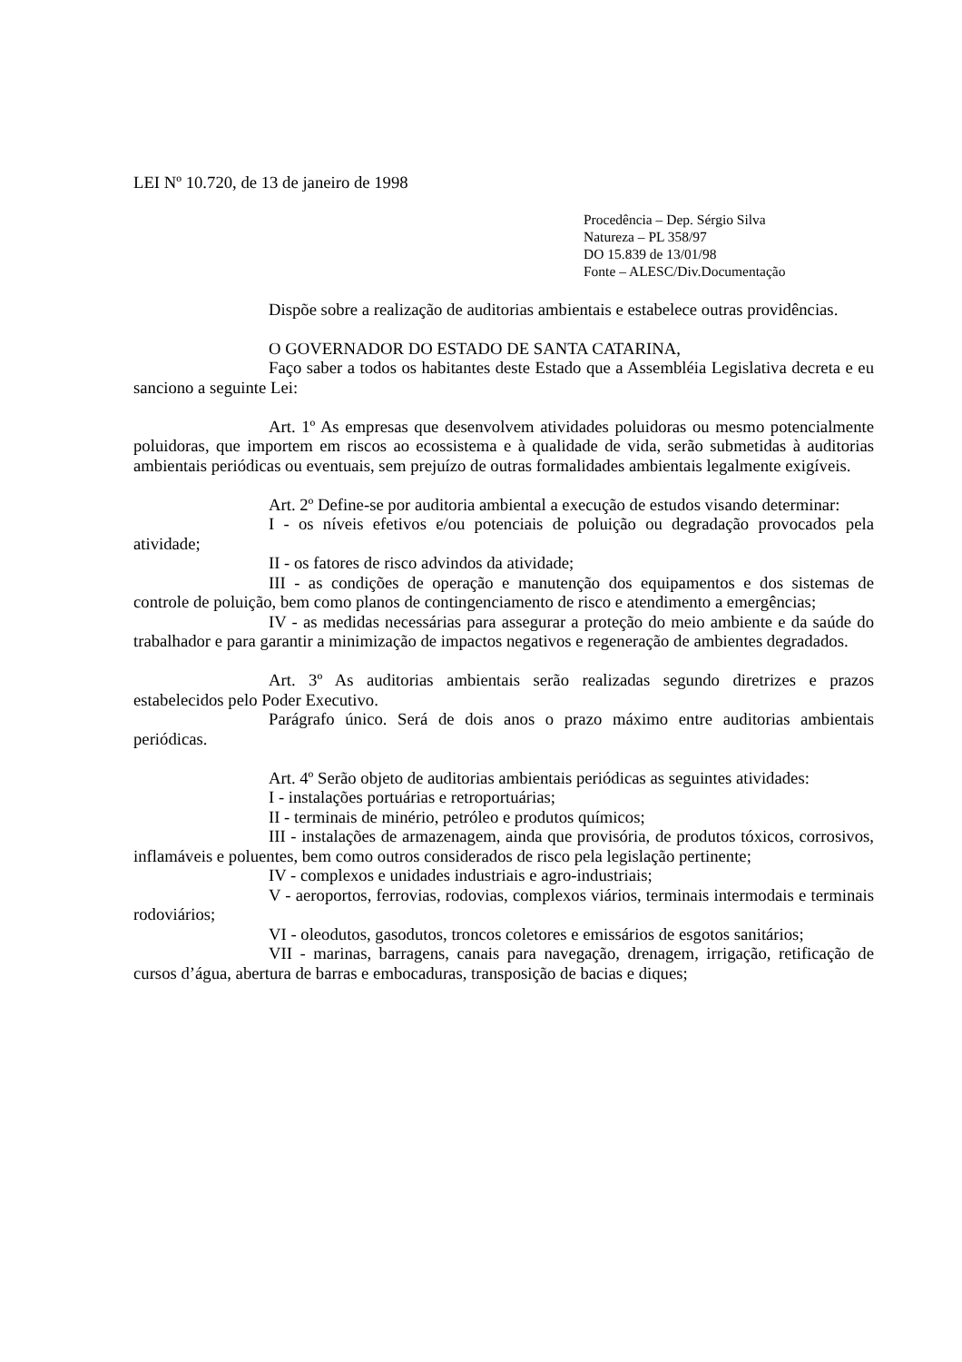LEI Nº 10.720, de 13 de janeiro de 1998
Procedência – Dep. Sérgio Silva
Natureza – PL 358/97
DO 15.839 de 13/01/98
Fonte – ALESC/Div.Documentação
Dispõe sobre a realização de auditorias ambientais e estabelece outras providências.
O GOVERNADOR DO ESTADO DE SANTA CATARINA,
Faço saber a todos os habitantes deste Estado que a Assembléia Legislativa decreta e eu sanciono a seguinte Lei:
Art. 1º As empresas que desenvolvem atividades poluidoras ou mesmo potencialmente poluidoras, que importem em riscos ao ecossistema e à qualidade de vida, serão submetidas à auditorias ambientais periódicas ou eventuais, sem prejuízo de outras formalidades ambientais legalmente exigíveis.
Art. 2º Define-se por auditoria ambiental a execução de estudos visando determinar:
I - os níveis efetivos e/ou potenciais de poluição ou degradação provocados pela atividade;
II - os fatores de risco advindos da atividade;
III - as condições de operação e manutenção dos equipamentos e dos sistemas de controle de poluição, bem como planos de contingenciamento de risco e atendimento a emergências;
IV - as medidas necessárias para assegurar a proteção do meio ambiente e da saúde do trabalhador e para garantir a minimização de impactos negativos e regeneração de ambientes degradados.
Art. 3º As auditorias ambientais serão realizadas segundo diretrizes e prazos estabelecidos pelo Poder Executivo.
Parágrafo único. Será de dois anos o prazo máximo entre auditorias ambientais periódicas.
Art. 4º Serão objeto de auditorias ambientais periódicas as seguintes atividades:
I - instalações portuárias e retroportuárias;
II - terminais de minério, petróleo e produtos químicos;
III - instalações de armazenagem, ainda que provisória, de produtos tóxicos, corrosivos, inflamáveis e poluentes, bem como outros considerados de risco pela legislação pertinente;
IV - complexos e unidades industriais e agro-industriais;
V - aeroportos, ferrovias, rodovias, complexos viários, terminais intermodais e terminais rodoviários;
VI - oleodutos, gasodutos, troncos coletores e emissários de esgotos sanitários;
VII - marinas, barragens, canais para navegação, drenagem, irrigação, retificação de cursos d’água, abertura de barras e embocaduras, transposição de bacias e diques;